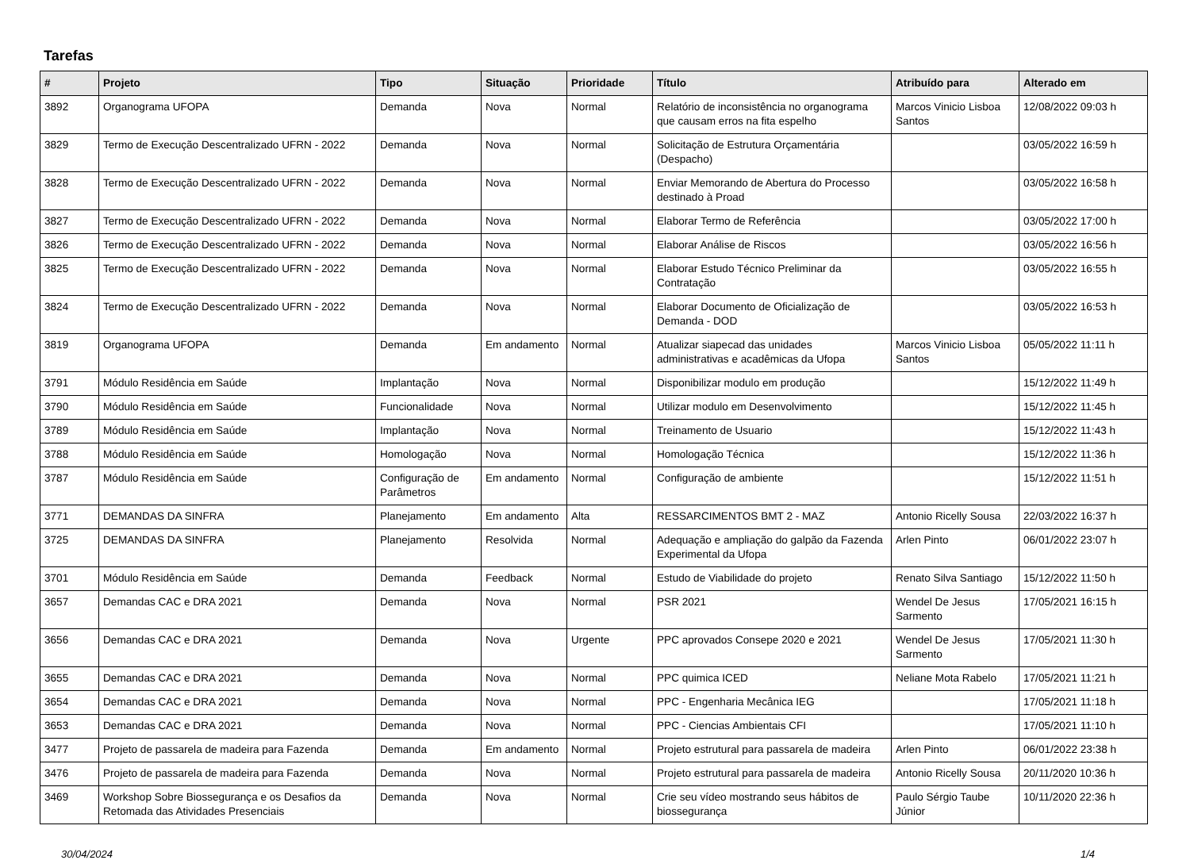Tarefas
| # | Projeto | Tipo | Situação | Prioridade | Título | Atribuído para | Alterado em |
| --- | --- | --- | --- | --- | --- | --- | --- |
| 3892 | Organograma UFOPA | Demanda | Nova | Normal | Relatório de inconsistência no organograma que causam erros na fita espelho | Marcos Vinicio Lisboa Santos | 12/08/2022 09:03 h |
| 3829 | Termo de Execução Descentralizado UFRN - 2022 | Demanda | Nova | Normal | Solicitação de Estrutura Orçamentária (Despacho) | | 03/05/2022 16:59 h |
| 3828 | Termo de Execução Descentralizado UFRN - 2022 | Demanda | Nova | Normal | Enviar Memorando de Abertura do Processo destinado à Proad | | 03/05/2022 16:58 h |
| 3827 | Termo de Execução Descentralizado UFRN - 2022 | Demanda | Nova | Normal | Elaborar Termo de Referência | | 03/05/2022 17:00 h |
| 3826 | Termo de Execução Descentralizado UFRN - 2022 | Demanda | Nova | Normal | Elaborar Análise de Riscos | | 03/05/2022 16:56 h |
| 3825 | Termo de Execução Descentralizado UFRN - 2022 | Demanda | Nova | Normal | Elaborar Estudo Técnico Preliminar da Contratação | | 03/05/2022 16:55 h |
| 3824 | Termo de Execução Descentralizado UFRN - 2022 | Demanda | Nova | Normal | Elaborar Documento de Oficialização de Demanda - DOD | | 03/05/2022 16:53 h |
| 3819 | Organograma UFOPA | Demanda | Em andamento | Normal | Atualizar siapecad das unidades administrativas e acadêmicas da Ufopa | Marcos Vinicio Lisboa Santos | 05/05/2022 11:11 h |
| 3791 | Módulo Residência em Saúde | Implantação | Nova | Normal | Disponibilizar modulo em produção | | 15/12/2022 11:49 h |
| 3790 | Módulo Residência em Saúde | Funcionalidade | Nova | Normal | Utilizar modulo em Desenvolvimento | | 15/12/2022 11:45 h |
| 3789 | Módulo Residência em Saúde | Implantação | Nova | Normal | Treinamento de Usuario | | 15/12/2022 11:43 h |
| 3788 | Módulo Residência em Saúde | Homologação | Nova | Normal | Homologação Técnica | | 15/12/2022 11:36 h |
| 3787 | Módulo Residência em Saúde | Configuração de Parâmetros | Em andamento | Normal | Configuração de ambiente | | 15/12/2022 11:51 h |
| 3771 | DEMANDAS DA SINFRA | Planejamento | Em andamento | Alta | RESSARCIMENTOS BMT 2 - MAZ | Antonio Ricelly Sousa | 22/03/2022 16:37 h |
| 3725 | DEMANDAS DA SINFRA | Planejamento | Resolvida | Normal | Adequação e ampliação do galpão da Fazenda Experimental da Ufopa | Arlen Pinto | 06/01/2022 23:07 h |
| 3701 | Módulo Residência em Saúde | Demanda | Feedback | Normal | Estudo de Viabilidade do projeto | Renato Silva Santiago | 15/12/2022 11:50 h |
| 3657 | Demandas CAC e DRA 2021 | Demanda | Nova | Normal | PSR 2021 | Wendel De Jesus Sarmento | 17/05/2021 16:15 h |
| 3656 | Demandas CAC e DRA 2021 | Demanda | Nova | Urgente | PPC aprovados Consepe 2020 e 2021 | Wendel De Jesus Sarmento | 17/05/2021 11:30 h |
| 3655 | Demandas CAC e DRA 2021 | Demanda | Nova | Normal | PPC quimica ICED | Neliane Mota Rabelo | 17/05/2021 11:21 h |
| 3654 | Demandas CAC e DRA 2021 | Demanda | Nova | Normal | PPC - Engenharia Mecânica IEG | | 17/05/2021 11:18 h |
| 3653 | Demandas CAC e DRA 2021 | Demanda | Nova | Normal | PPC - Ciencias Ambientais CFI | | 17/05/2021 11:10 h |
| 3477 | Projeto de passarela de madeira para Fazenda | Demanda | Em andamento | Normal | Projeto estrutural para passarela de madeira | Arlen Pinto | 06/01/2022 23:38 h |
| 3476 | Projeto de passarela de madeira para Fazenda | Demanda | Nova | Normal | Projeto estrutural para passarela de madeira | Antonio Ricelly Sousa | 20/11/2020 10:36 h |
| 3469 | Workshop Sobre Biossegurança e os Desafios da Retomada das Atividades Presenciais | Demanda | Nova | Normal | Crie seu vídeo mostrando seus hábitos de biossegurança | Paulo Sérgio Taube Júnior | 10/11/2020 22:36 h |
30/04/2024 1/4